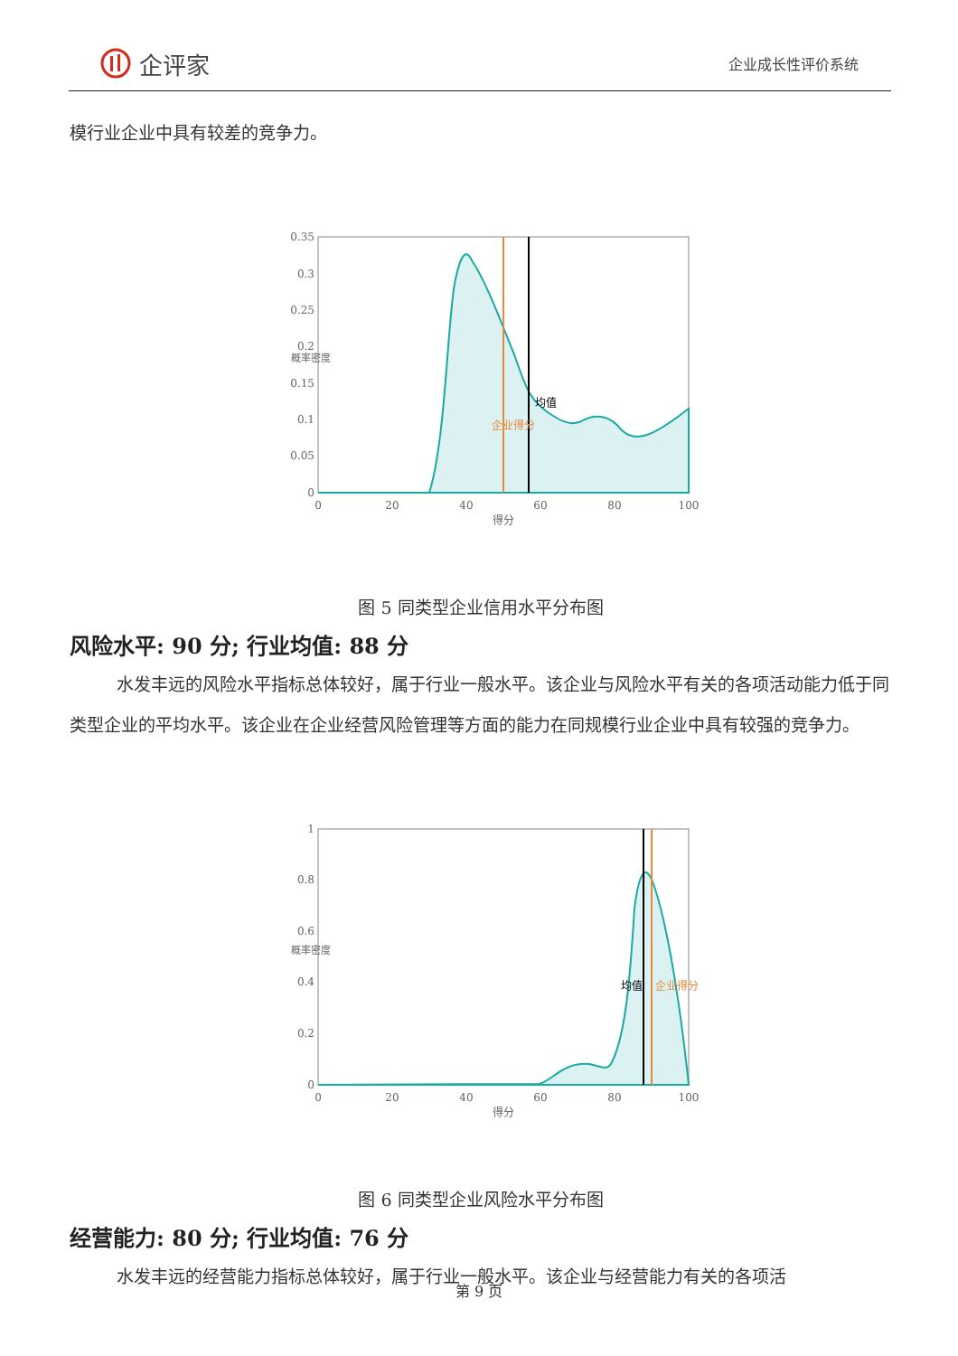企评家
企业成长性评价系统
模行业企业中具有较差的竞争力。
0.35
0.3
0.25
0.2
0.15
0.1
0.05
0
0
20
40
60
80
100
得分
概率密度
企业得分
均值
图 5 同类型企业信用水平分布图
风险水平: 90 分; 行业均值: 88 分
水发丰远的风险水平指标总体较好，属于行业一般水平。该企业与风险水平有关的各项活动能力低于同类型企业的平均水平。该企业在企业经营风险管理等方面的能力在同规模行业企业中具有较强的竞争力。
1
0.8
0.6
0.4
0.2
0
0
20
40
60
80
100
得分
概率密度
均值
企业得分
图 6 同类型企业风险水平分布图
经营能力: 80 分; 行业均值: 76 分
水发丰远的经营能力指标总体较好，属于行业一般水平。该企业与经营能力有关的各项活
第 9 页